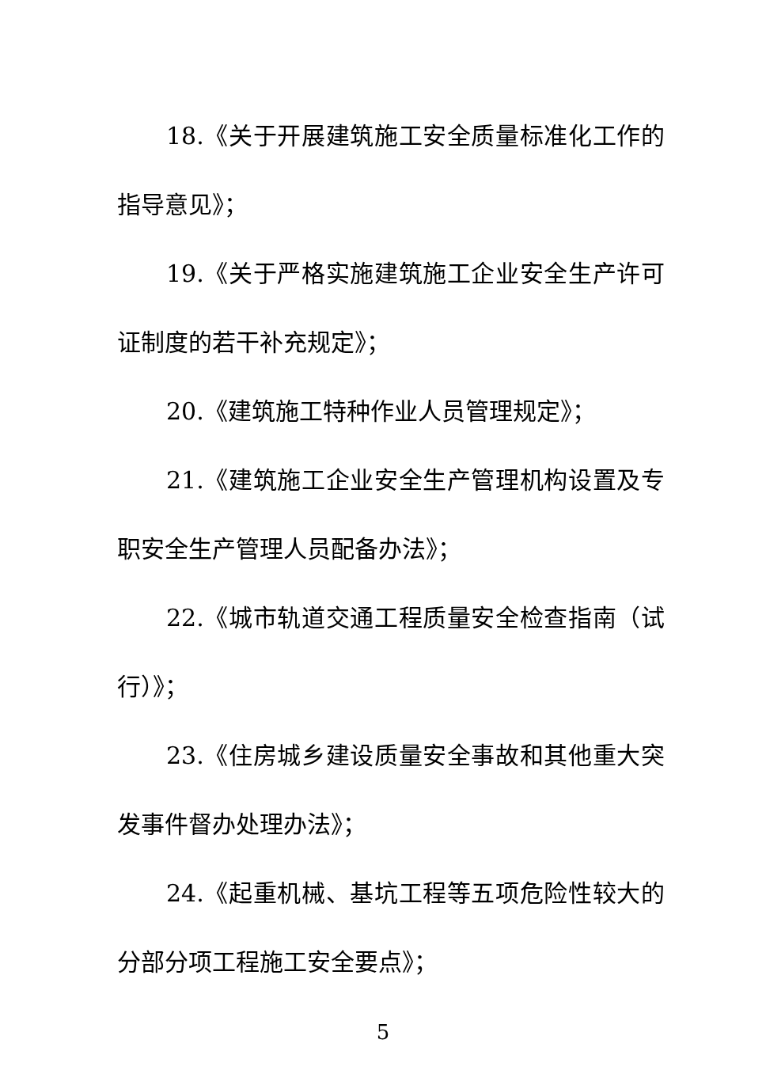18.《关于开展建筑施工安全质量标准化工作的指导意见》；
19.《关于严格实施建筑施工企业安全生产许可证制度的若干补充规定》；
20.《建筑施工特种作业人员管理规定》；
21.《建筑施工企业安全生产管理机构设置及专职安全生产管理人员配备办法》；
22.《城市轨道交通工程质量安全检查指南（试行）》；
23.《住房城乡建设质量安全事故和其他重大突发事件督办处理办法》；
24.《起重机械、基坑工程等五项危险性较大的分部分项工程施工安全要点》；
5